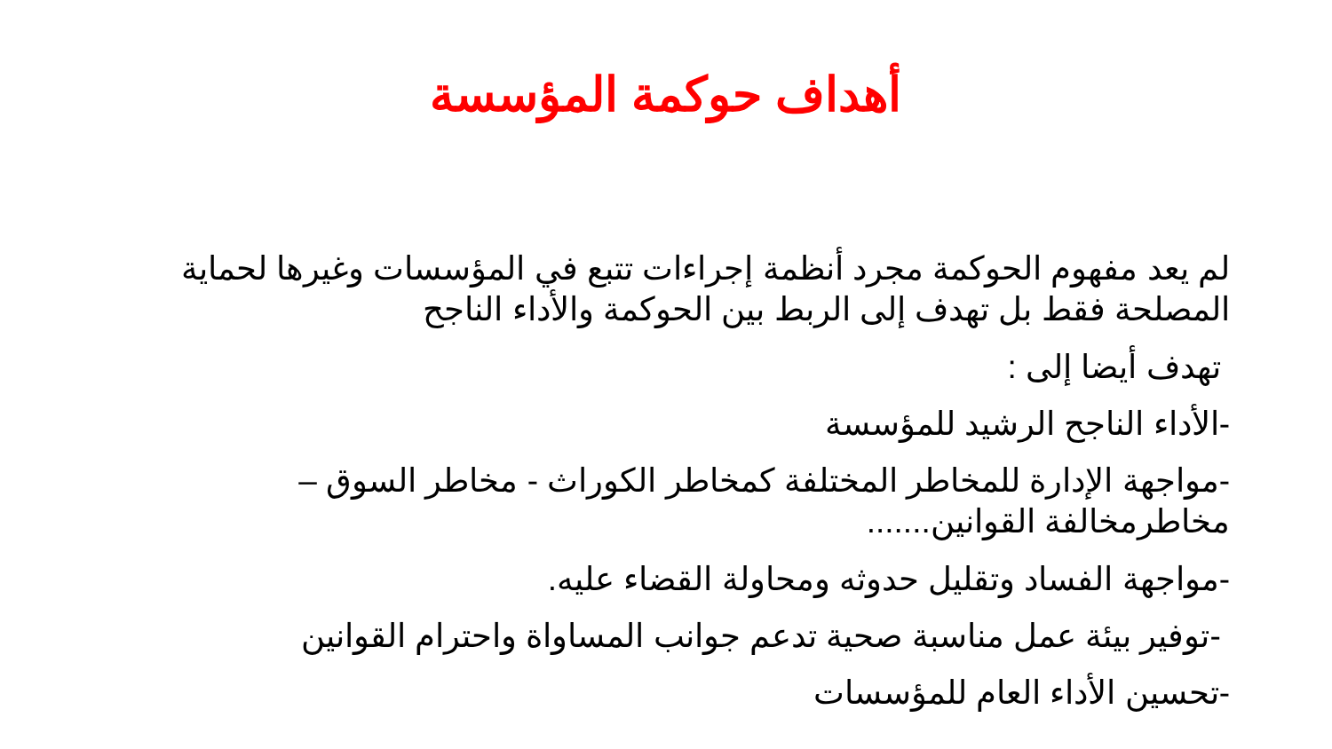أهداف حوكمة المؤسسة
لم يعد مفهوم الحوكمة مجرد أنظمة إجراءات تتبع في المؤسسات وغيرها لحماية المصلحة فقط بل تهدف إلى الربط بين الحوكمة والأداء الناجح
تهدف أيضا إلى :
-الأداء الناجح الرشيد للمؤسسة
-مواجهة الإدارة للمخاطر المختلفة كمخاطر الكوراث - مخاطر السوق – مخاطرمخالفة القوانين.......
-مواجهة الفساد وتقليل حدوثه ومحاولة القضاء عليه.
-توفير بيئة عمل مناسبة صحية تدعم جوانب المساواة واحترام القوانين
-تحسين الأداء العام للمؤسسات